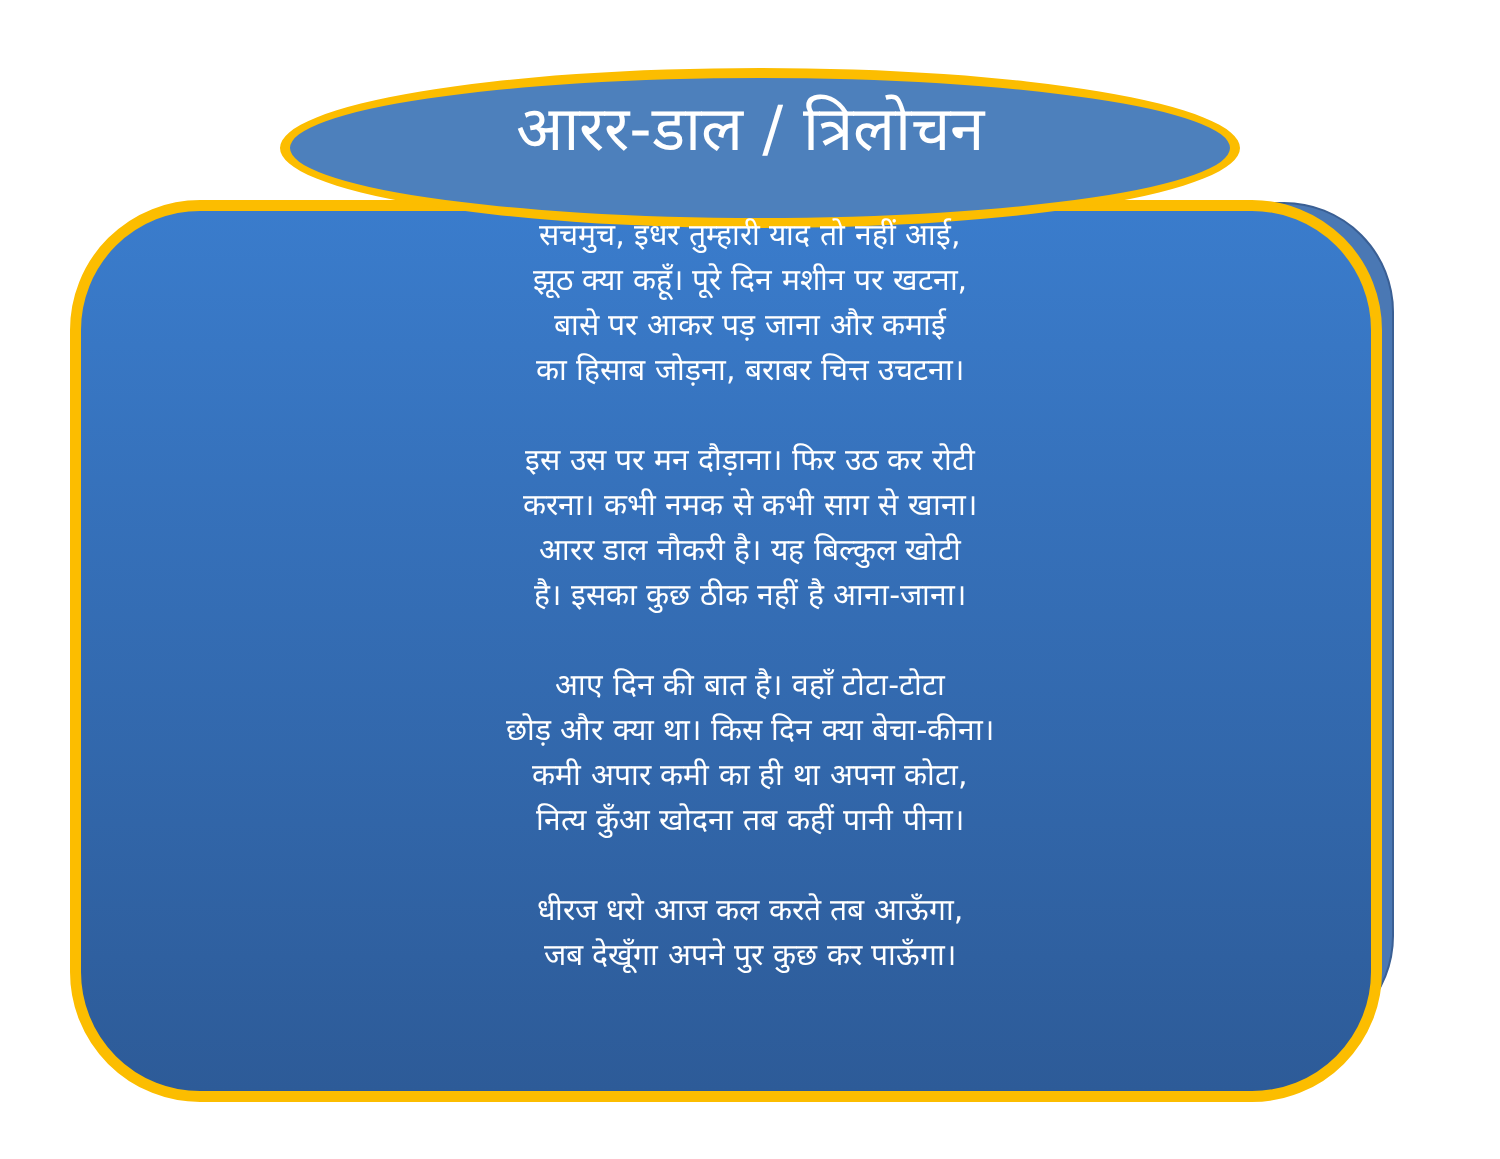आरर-डाल / त्रिलोचन
सचमुच, इधर तुम्हारी याद तो नहीं आई,
झूठ क्या कहूँ। पूरे दिन मशीन पर खटना,
बासे पर आकर पड़ जाना और कमाई
का हिसाब जोड़ना, बराबर चित्त उचटना।
इस उस पर मन दौड़ाना। फिर उठ कर रोटी
करना। कभी नमक से कभी साग से खाना।
आरर डाल नौकरी है। यह बिल्कुल खोटी
है। इसका कुछ ठीक नहीं है आना-जाना।
आए दिन की बात है। वहाँ टोटा-टोटा
छोड़ और क्या था। किस दिन क्या बेचा-कीना।
कमी अपार कमी का ही था अपना कोटा,
नित्य कुँआ खोदना तब कहीं पानी पीना।
धीरज धरो आज कल करते तब आऊँगा,
जब देखूँगा अपने पुर कुछ कर पाऊँगा।